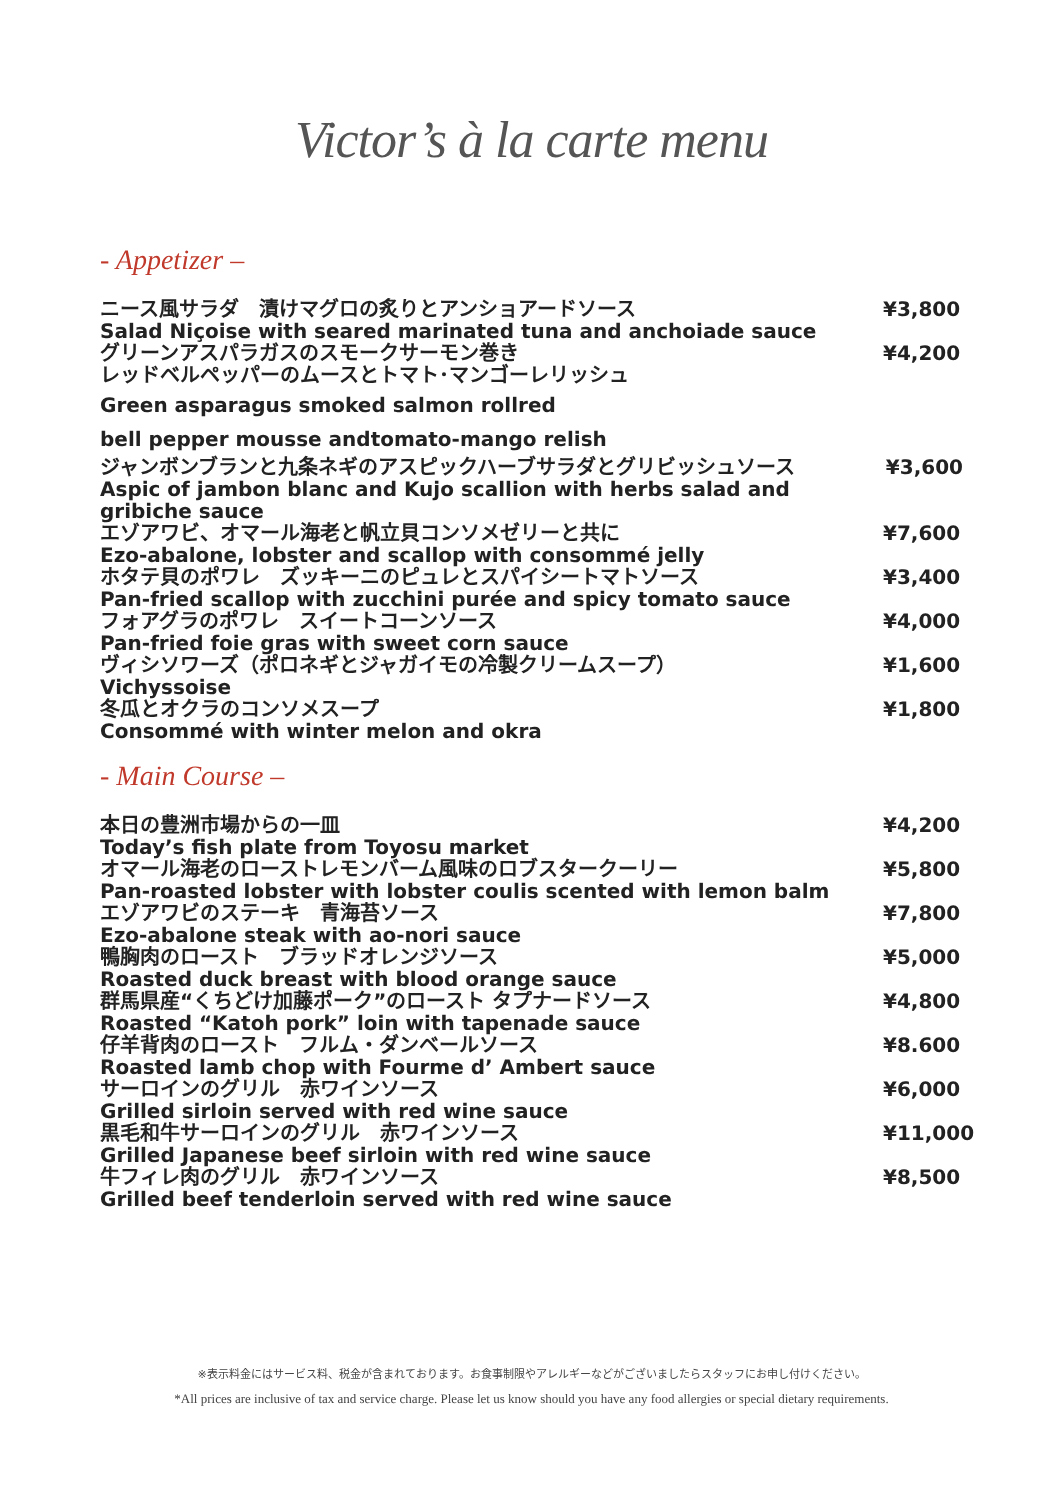Victor’s à la carte menu
- Appetizer –
ニース風サラダ　漬けマグロの炙りとアンショアードソース
Salad Niçoise with seared marinated tuna and anchoiade sauce
¥3,800
グリーンアスパラガスのスモークサーモン巻き
レッドベルペッパーのムースとトマト･マンゴーレリッシュ
Green asparagus smoked salmon rollred
bell pepper mousse andtomato-mango relish
¥4,200
ジャンボンブランと九条ネギのアスピックハーブサラダとグリビッシュソース
Aspic of jambon blanc and Kujo scallion with herbs salad and gribiche sauce
¥3,600
エゾアワビ、オマール海老と帆立貝コンソメゼリーと共に
Ezo-abalone, lobster and scallop with consommé jelly
¥7,600
ホタテ貝のポワレ　ズッキーニのピュレとスパイシートマトソース
Pan-fried scallop with zucchini purée and spicy tomato sauce
¥3,400
フォアグラのポワレ　スイートコーンソース
Pan-fried foie gras with sweet corn sauce
¥4,000
ヴィシソワーズ（ポロネギとジャガイモの冷製クリームスープ）
Vichyssoise
¥1,600
冬瓜とオクラのコンソメスープ
Consommé with winter melon and okra
¥1,800
- Main Course –
本日の豊洲市場からの一皿
Today’s fish plate from Toyosu market
¥4,200
オマール海老のローストレモンバーム風味のロブスタークーリー
Pan-roasted lobster with lobster coulis scented with lemon balm
¥5,800
エゾアワビのステーキ　青海苔ソース
Ezo-abalone steak with ao-nori sauce
¥7,800
鴨胸肉のロースト　ブラッドオレンジソース
Roasted duck breast with blood orange sauce
¥5,000
群馬県産“くちどけ加藤ポーク”のロースト タプナードソース
Roasted “Katoh pork” loin with tapenade sauce
¥4,800
仔羊背肉のロースト　フルム・ダンベールソース
Roasted lamb chop with Fourme d’ Ambert sauce
¥8.600
サーロインのグリル　赤ワインソース
Grilled sirloin served with red wine sauce
¥6,000
黒毛和牛サーロインのグリル　赤ワインソース
Grilled Japanese beef sirloin with red wine sauce
¥11,000
牛フィレ肉のグリル　赤ワインソース
Grilled beef tenderloin served with red wine sauce
¥8,500
※表示料金にはサービス料、税金が含まれております。お食事制限やアレルギーなどがございましたらスタッフにお申し付けください。
*All prices are inclusive of tax and service charge. Please let us know should you have any food allergies or special dietary requirements.